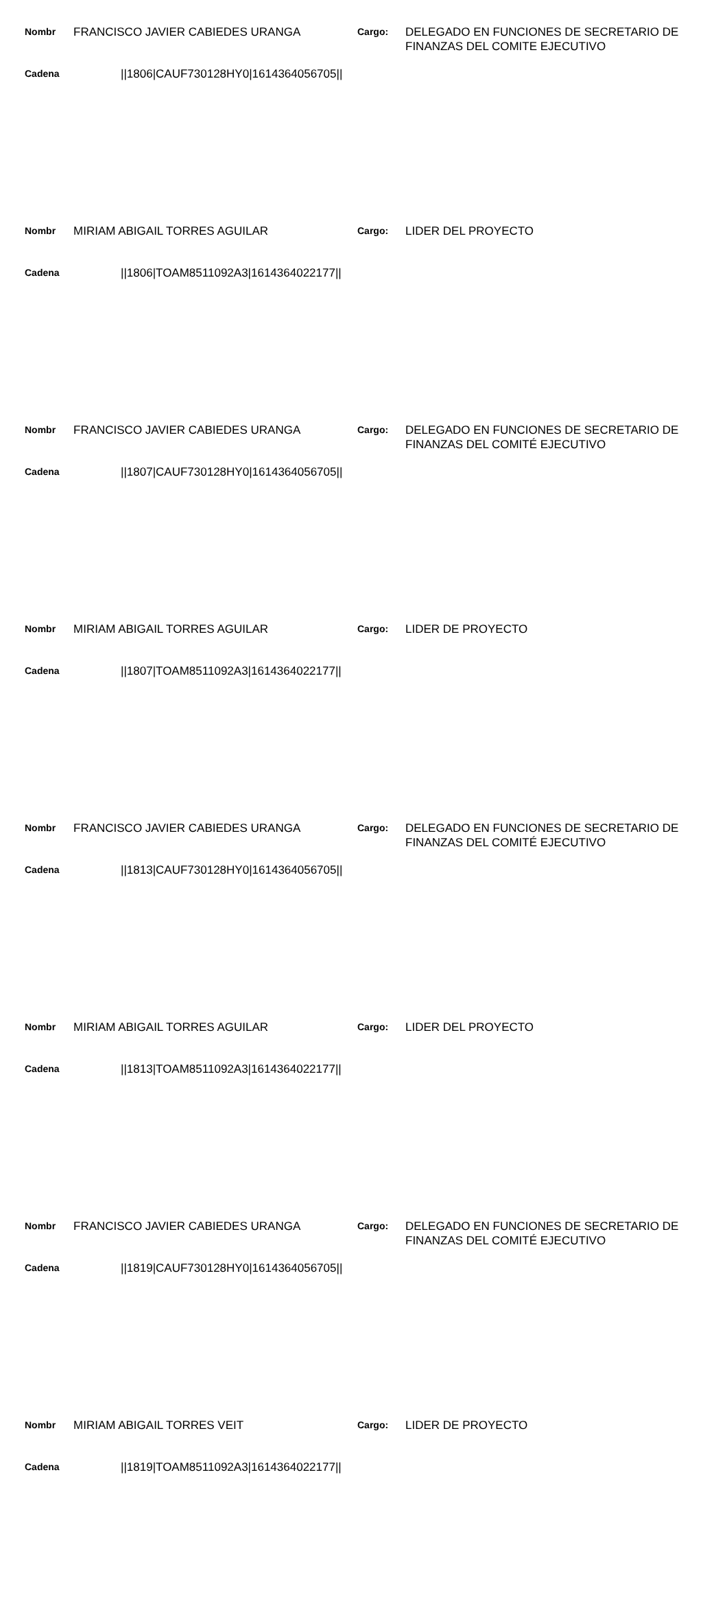Nombr
FRANCISCO JAVIER CABIEDES URANGA
Cargo:
DELEGADO EN FUNCIONES DE SECRETARIO DE FINANZAS DEL COMITE EJECUTIVO
Cadena
||1806|CAUF730128HY0|1614364056705||
Nombr
MIRIAM ABIGAIL TORRES AGUILAR
Cargo:
LIDER DEL PROYECTO
Cadena
||1806|TOAM8511092A3|1614364022177||
Nombr
FRANCISCO JAVIER CABIEDES URANGA
Cargo:
DELEGADO EN FUNCIONES DE SECRETARIO DE FINANZAS DEL COMITÉ EJECUTIVO
Cadena
||1807|CAUF730128HY0|1614364056705||
Nombr
MIRIAM ABIGAIL TORRES AGUILAR
Cargo:
LIDER DE PROYECTO
Cadena
||1807|TOAM8511092A3|1614364022177||
Nombr
FRANCISCO JAVIER CABIEDES URANGA
Cargo:
DELEGADO EN FUNCIONES DE SECRETARIO DE FINANZAS DEL COMITÉ EJECUTIVO
Cadena
||1813|CAUF730128HY0|1614364056705||
Nombr
MIRIAM ABIGAIL TORRES AGUILAR
Cargo:
LIDER DEL PROYECTO
Cadena
||1813|TOAM8511092A3|1614364022177||
Nombr
FRANCISCO JAVIER CABIEDES URANGA
Cargo:
DELEGADO EN FUNCIONES DE SECRETARIO DE FINANZAS DEL COMITÉ EJECUTIVO
Cadena
||1819|CAUF730128HY0|1614364056705||
Nombr
MIRIAM ABIGAIL TORRES VEIT
Cargo:
LIDER DE PROYECTO
Cadena
||1819|TOAM8511092A3|1614364022177||